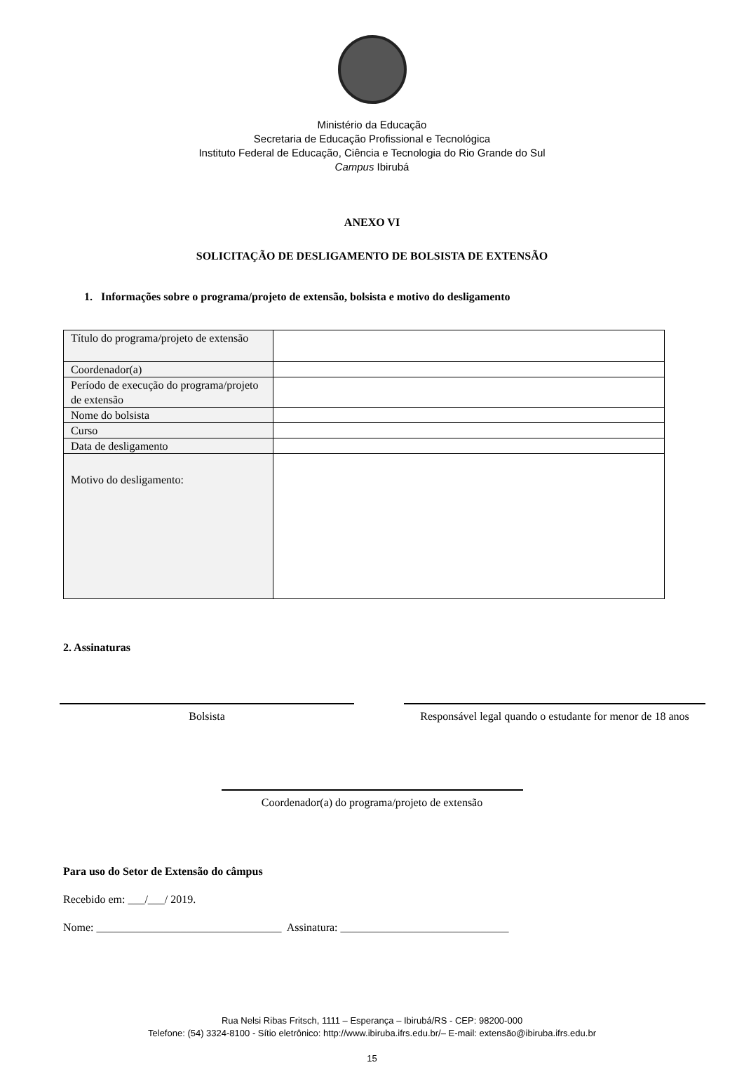Ministério da Educação
Secretaria de Educação Profissional e Tecnológica
Instituto Federal de Educação, Ciência e Tecnologia do Rio Grande do Sul
Campus Ibirubá
ANEXO VI
SOLICITAÇÃO DE DESLIGAMENTO DE BOLSISTA DE EXTENSÃO
1. Informações sobre o programa/projeto de extensão, bolsista e motivo do desligamento
| Título do programa/projeto de extensão | |
| Coordenador(a) | |
| Período de execução do programa/projeto de extensão | |
| Nome do bolsista | |
| Curso | |
| Data de desligamento | |
| Motivo do desligamento: | |
2. Assinaturas
Bolsista Responsável legal quando o estudante for menor de 18 anos
Coordenador(a) do programa/projeto de extensão
Para uso do Setor de Extensão do câmpus
Recebido em: ___/___/ 2019.
Nome: _________________________________ Assinatura: ______________________________
Rua Nelsi Ribas Fritsch, 1111 – Esperança – Ibirubá/RS - CEP: 98200-000
Telefone: (54) 3324-8100 - Sítio eletrônico: http://www.ibiruba.ifrs.edu.br/– E-mail: extensão@ibiruba.ifrs.edu.br
15